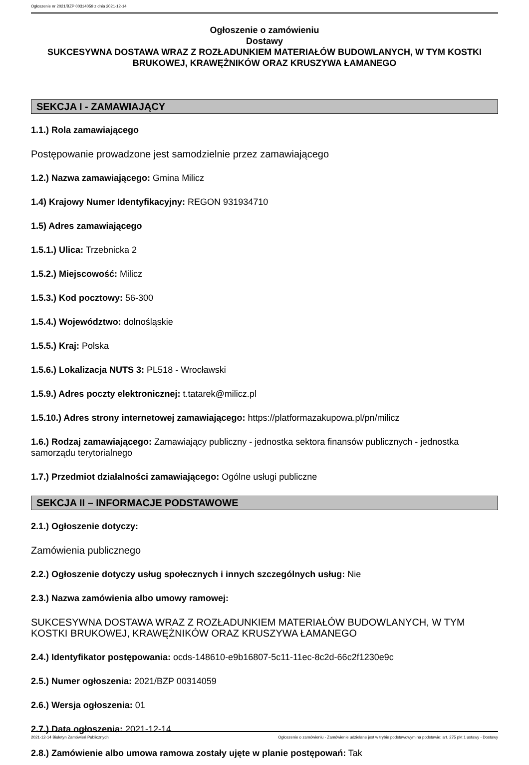Ogłoszenie nr 2021/BZP 00314059 z dnia 2021-12-14
Ogłoszenie o zamówieniu
Dostawy
SUKCESYWNA DOSTAWA WRAZ Z ROZŁADUNKIEM MATERIAŁÓW BUDOWLANYCH, W TYM KOSTKI BRUKOWEJ, KRAWĘŻNIKÓW ORAZ KRUSZYWA ŁAMANEGO
SEKCJA I - ZAMAWIAJĄCY
1.1.) Rola zamawiającego
Postępowanie prowadzone jest samodzielnie przez zamawiającego
1.2.) Nazwa zamawiającego: Gmina Milicz
1.4) Krajowy Numer Identyfikacyjny: REGON 931934710
1.5) Adres zamawiającego
1.5.1.) Ulica: Trzebnicka 2
1.5.2.) Miejscowość: Milicz
1.5.3.) Kod pocztowy: 56-300
1.5.4.) Województwo: dolnośląskie
1.5.5.) Kraj: Polska
1.5.6.) Lokalizacja NUTS 3: PL518 - Wrocławski
1.5.9.) Adres poczty elektronicznej: t.tatarek@milicz.pl
1.5.10.) Adres strony internetowej zamawiającego: https://platformazakupowa.pl/pn/milicz
1.6.) Rodzaj zamawiającego: Zamawiający publiczny - jednostka sektora finansów publicznych - jednostka samorządu terytorialnego
1.7.) Przedmiot działalności zamawiającego: Ogólne usługi publiczne
SEKCJA II – INFORMACJE PODSTAWOWE
2.1.) Ogłoszenie dotyczy:
Zamówienia publicznego
2.2.) Ogłoszenie dotyczy usług społecznych i innych szczególnych usług: Nie
2.3.) Nazwa zamówienia albo umowy ramowej:
SUKCESYWNA DOSTAWA WRAZ Z ROZŁADUNKIEM MATERIAŁÓW BUDOWLANYCH, W TYM KOSTKI BRUKOWEJ, KRAWĘŻNIKÓW ORAZ KRUSZYWA ŁAMANEGO
2.4.) Identyfikator postępowania: ocds-148610-e9b16807-5c11-11ec-8c2d-66c2f1230e9c
2.5.) Numer ogłoszenia: 2021/BZP 00314059
2.6.) Wersja ogłoszenia: 01
2.7.) Data ogłoszenia: 2021-12-14
2.8.) Zamówienie albo umowa ramowa zostały ujęte w planie postępowań: Tak
2021-12-14 Biuletyn Zamówień Publicznych Ogłoszenie o zamówieniu - Zamówienie udzielane jest w trybie podstawowym na podstawie: art. 275 pkt 1 ustawy - Dostawy